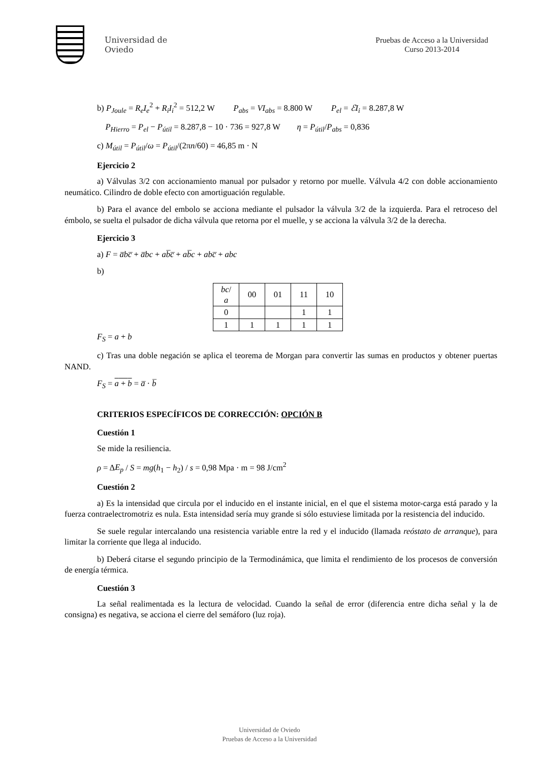Universidad de
Oviedo
Pruebas de Acceso a la Universidad
Curso 2013-2014
b) P<sub>Joule</sub> = R<sub>e</sub>I<sub>e</sub><sup>2</sup> + R<sub>i</sub>I<sub>i</sub><sup>2</sup> = 512,2 W P<sub>abs</sub> = VI<sub>abs</sub> = 8.800 W P<sub>el</sub> = ℰI<sub>i</sub> = 8.287,8 W
P<sub>Hierro</sub> = P<sub>el</sub> − P<sub>útil</sub> = 8.287,8 − 10 · 736 = 927,8 W η = P<sub>útil</sub>/P<sub>abs</sub> = 0,836
c) M<sub>útil</sub> = P<sub>útil</sub>/ω = P<sub>útil</sub>/(2πn/60) = 46,85 m · N
Ejercicio 2
a) Válvulas 3/2 con accionamiento manual por pulsador y retorno por muelle. Válvula 4/2 con doble accionamiento neumático. Cilindro de doble efecto con amortiguación regulable.
b) Para el avance del embolo se acciona mediante el pulsador la válvula 3/2 de la izquierda. Para el retroceso del émbolo, se suelta el pulsador de dicha válvula que retorna por el muelle, y se acciona la válvula 3/2 de la derecha.
Ejercicio 3
a) F = a̅bc̅ + a̅bc + ab̅c̅ + ab̅c + abc̅ + abc
b)
| bc / a | 00 | 01 | 11 | 10 |
| 0 | | | 1 | 1 |
| 1 | 1 | 1 | 1 | 1 |
F<sub>S</sub> = a + b
c) Tras una doble negación se aplica el teorema de Morgan para convertir las sumas en productos y obtener puertas NAND.
F<sub>S</sub> = a + b = a̅ · b̅
CRITERIOS ESPECÍFICOS DE CORRECCIÓN: OPCIÓN B
Cuestión 1
Se mide la resiliencia.
ρ = ΔE<sub>p</sub> / S = mg(h<sub>1</sub> − h<sub>2</sub>) / s = 0,98 Mpa · m = 98 J/cm<sup>2</sup>
Cuestión 2
a) Es la intensidad que circula por el inducido en el instante inicial, en el que el sistema motor-carga está parado y la fuerza contraelectromotriz es nula. Esta intensidad sería muy grande si sólo estuviese limitada por la resistencia del inducido.
Se suele regular intercalando una resistencia variable entre la red y el inducido (llamada reóstato de arranque), para limitar la corriente que llega al inducido.
b) Deberá citarse el segundo principio de la Termodinámica, que limita el rendimiento de los procesos de conversión de energía térmica.
Cuestión 3
La señal realimentada es la lectura de velocidad. Cuando la señal de error (diferencia entre dicha señal y la de consigna) es negativa, se acciona el cierre del semáforo (luz roja).
Universidad de Oviedo
Pruebas de Acceso a la Universidad